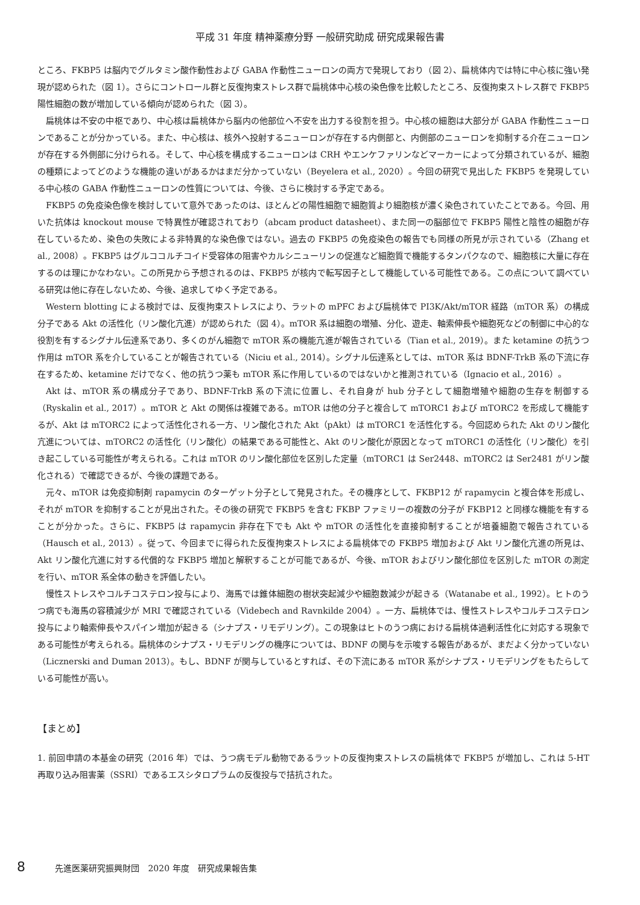平成 31 年度 精神薬療分野 一般研究助成 研究成果報告書
ところ、FKBP5 は脳内でグルタミン酸作動性および GABA 作動性ニューロンの両方で発現しており（図 2）、扁桃体内では特に中心核に強い発現が認められた（図 1）。さらにコントロール群と反復拘束ストレス群で扁桃体中心核の染色像を比較したところ、反復拘束ストレス群で FKBP5 陽性細胞の数が増加している傾向が認められた（図 3）。
扁桃体は不安の中枢であり、中心核は扁桃体から脳内の他部位へ不安を出力する役割を担う。中心核の細胞は大部分が GABA 作動性ニューロンであることが分かっている。また、中心核は、核外へ投射するニューロンが存在する内側部と、内側部のニューロンを抑制する介在ニューロンが存在する外側部に分けられる。そして、中心核を構成するニューロンは CRH やエンケファリンなどマーカーによって分類されているが、細胞の種類によってどのような機能の違いがあるかはまだ分かっていない（Beyelera et al., 2020）。今回の研究で見出した FKBP5 を発現している中心核の GABA 作動性ニューロンの性質については、今後、さらに検討する予定である。
FKBP5 の免疫染色像を検討していて意外であったのは、ほとんどの陽性細胞で細胞質より細胞核が濃く染色されていたことである。今回、用いた抗体は knockout mouse で特異性が確認されており（abcam product datasheet）、また同一の脳部位で FKBP5 陽性と陰性の細胞が存在しているため、染色の失敗による非特異的な染色像ではない。過去の FKBP5 の免疫染色の報告でも同様の所見が示されている（Zhang et al., 2008）。FKBP5 はグルココルチコイド受容体の阻害やカルシニューリンの促進など細胞質で機能するタンパクなので、細胞核に大量に存在するのは理にかなわない。この所見から予想されるのは、FKBP5 が核内で転写因子として機能している可能性である。この点について調べている研究は他に存在しないため、今後、追求してゆく予定である。
Western blotting による検討では、反復拘束ストレスにより、ラットの mPFC および扁桃体で PI3K/Akt/mTOR 経路（mTOR 系）の構成分子である Akt の活性化（リン酸化亢進）が認められた（図 4）。mTOR 系は細胞の増殖、分化、遊走、軸索伸長や細胞死などの制御に中心的な役割を有するシグナル伝達系であり、多くのがん細胞で mTOR 系の機能亢進が報告されている（Tian et al., 2019）。また ketamine の抗うつ作用は mTOR 系を介していることが報告されている（Niciu et al., 2014）。シグナル伝達系としては、mTOR 系は BDNF-TrkB 系の下流に存在するため、ketamine だけでなく、他の抗うつ薬も mTOR 系に作用しているのではないかと推測されている（Ignacio et al., 2016）。
Akt は、mTOR 系の構成分子であり、BDNF-TrkB 系の下流に位置し、それ自身が hub 分子として細胞増殖や細胞の生存を制御する（Ryskalin et al., 2017）。mTOR と Akt の関係は複雑である。mTOR は他の分子と複合して mTORC1 および mTORC2 を形成して機能するが、Akt は mTORC2 によって活性化される一方、リン酸化された Akt（pAkt）は mTORC1 を活性化する。今回認められた Akt のリン酸化亢進については、mTORC2 の活性化（リン酸化）の結果である可能性と、Akt のリン酸化が原因となって mTORC1 の活性化（リン酸化）を引き起こしている可能性が考えられる。これは mTOR のリン酸化部位を区別した定量（mTORC1 は Ser2448、mTORC2 は Ser2481 がリン酸化される）で確認できるが、今後の課題である。
元々、mTOR は免疫抑制剤 rapamycin のターゲット分子として発見された。その機序として、FKBP12 が rapamycin と複合体を形成し、それが mTOR を抑制することが見出された。その後の研究で FKBP5 を含む FKBP ファミリーの複数の分子が FKBP12 と同様な機能を有することが分かった。さらに、FKBP5 は rapamycin 非存在下でも Akt や mTOR の活性化を直接抑制することが培養細胞で報告されている（Hausch et al., 2013）。従って、今回までに得られた反復拘束ストレスによる扁桃体での FKBP5 増加および Akt リン酸化亢進の所見は、Akt リン酸化亢進に対する代償的な FKBP5 増加と解釈することが可能であるが、今後、mTOR およびリン酸化部位を区別した mTOR の測定を行い、mTOR 系全体の動きを評価したい。
慢性ストレスやコルチコステロン投与により、海馬では錐体細胞の樹状突起減少や細胞数減少が起きる（Watanabe et al., 1992）。ヒトのうつ病でも海馬の容積減少が MRI で確認されている（Videbech and Ravnkilde 2004）。一方、扁桃体では、慢性ストレスやコルチコステロン投与により軸索伸長やスパイン増加が起きる（シナプス・リモデリング）。この現象はヒトのうつ病における扁桃体過剰活性化に対応する現象である可能性が考えられる。扁桃体のシナプス・リモデリングの機序については、BDNF の関与を示唆する報告があるが、まだよく分かっていない（Licznerski and Duman 2013）。もし、BDNF が関与しているとすれば、その下流にある mTOR 系がシナプス・リモデリングをもたらしている可能性が高い。
【まとめ】
1. 前回申請の本基金の研究（2016 年）では、うつ病モデル動物であるラットの反復拘束ストレスの扁桃体で FKBP5 が増加し、これは 5-HT 再取り込み阻害薬（SSRI）であるエスシタロプラムの反復投与で拮抗された。
8 先進医薬研究振興財団　2020 年度　研究成果報告集